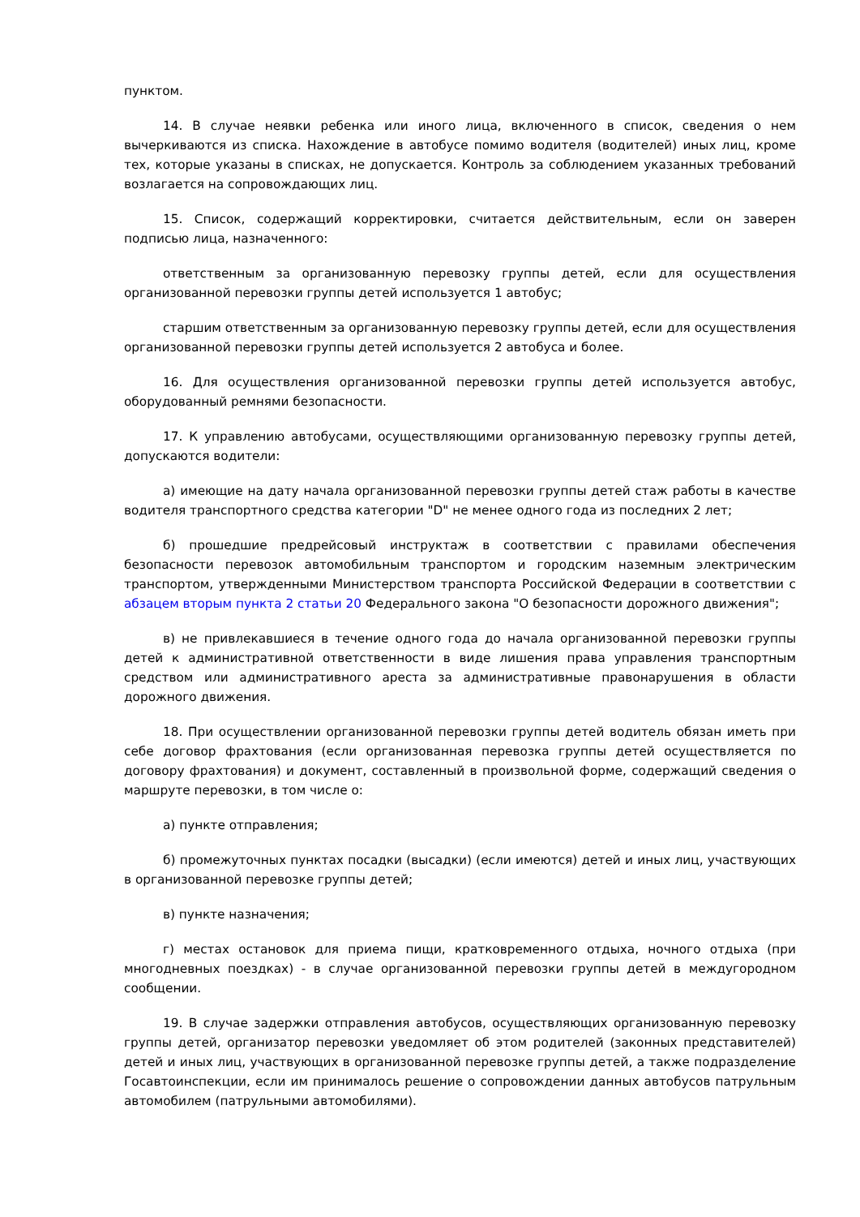пунктом.
14. В случае неявки ребенка или иного лица, включенного в список, сведения о нем вычеркиваются из списка. Нахождение в автобусе помимо водителя (водителей) иных лиц, кроме тех, которые указаны в списках, не допускается. Контроль за соблюдением указанных требований возлагается на сопровождающих лиц.
15. Список, содержащий корректировки, считается действительным, если он заверен подписью лица, назначенного:
ответственным за организованную перевозку группы детей, если для осуществления организованной перевозки группы детей используется 1 автобус;
старшим ответственным за организованную перевозку группы детей, если для осуществления организованной перевозки группы детей используется 2 автобуса и более.
16. Для осуществления организованной перевозки группы детей используется автобус, оборудованный ремнями безопасности.
17. К управлению автобусами, осуществляющими организованную перевозку группы детей, допускаются водители:
а) имеющие на дату начала организованной перевозки группы детей стаж работы в качестве водителя транспортного средства категории "D" не менее одного года из последних 2 лет;
б) прошедшие предрейсовый инструктаж в соответствии с правилами обеспечения безопасности перевозок автомобильным транспортом и городским наземным электрическим транспортом, утвержденными Министерством транспорта Российской Федерации в соответствии с абзацем вторым пункта 2 статьи 20 Федерального закона "О безопасности дорожного движения";
в) не привлекавшиеся в течение одного года до начала организованной перевозки группы детей к административной ответственности в виде лишения права управления транспортным средством или административного ареста за административные правонарушения в области дорожного движения.
18. При осуществлении организованной перевозки группы детей водитель обязан иметь при себе договор фрахтования (если организованная перевозка группы детей осуществляется по договору фрахтования) и документ, составленный в произвольной форме, содержащий сведения о маршруте перевозки, в том числе о:
а) пункте отправления;
б) промежуточных пунктах посадки (высадки) (если имеются) детей и иных лиц, участвующих в организованной перевозке группы детей;
в) пункте назначения;
г) местах остановок для приема пищи, кратковременного отдыха, ночного отдыха (при многодневных поездках) - в случае организованной перевозки группы детей в междугородном сообщении.
19. В случае задержки отправления автобусов, осуществляющих организованную перевозку группы детей, организатор перевозки уведомляет об этом родителей (законных представителей) детей и иных лиц, участвующих в организованной перевозке группы детей, а также подразделение Госавтоинспекции, если им принималось решение о сопровождении данных автобусов патрульным автомобилем (патрульными автомобилями).